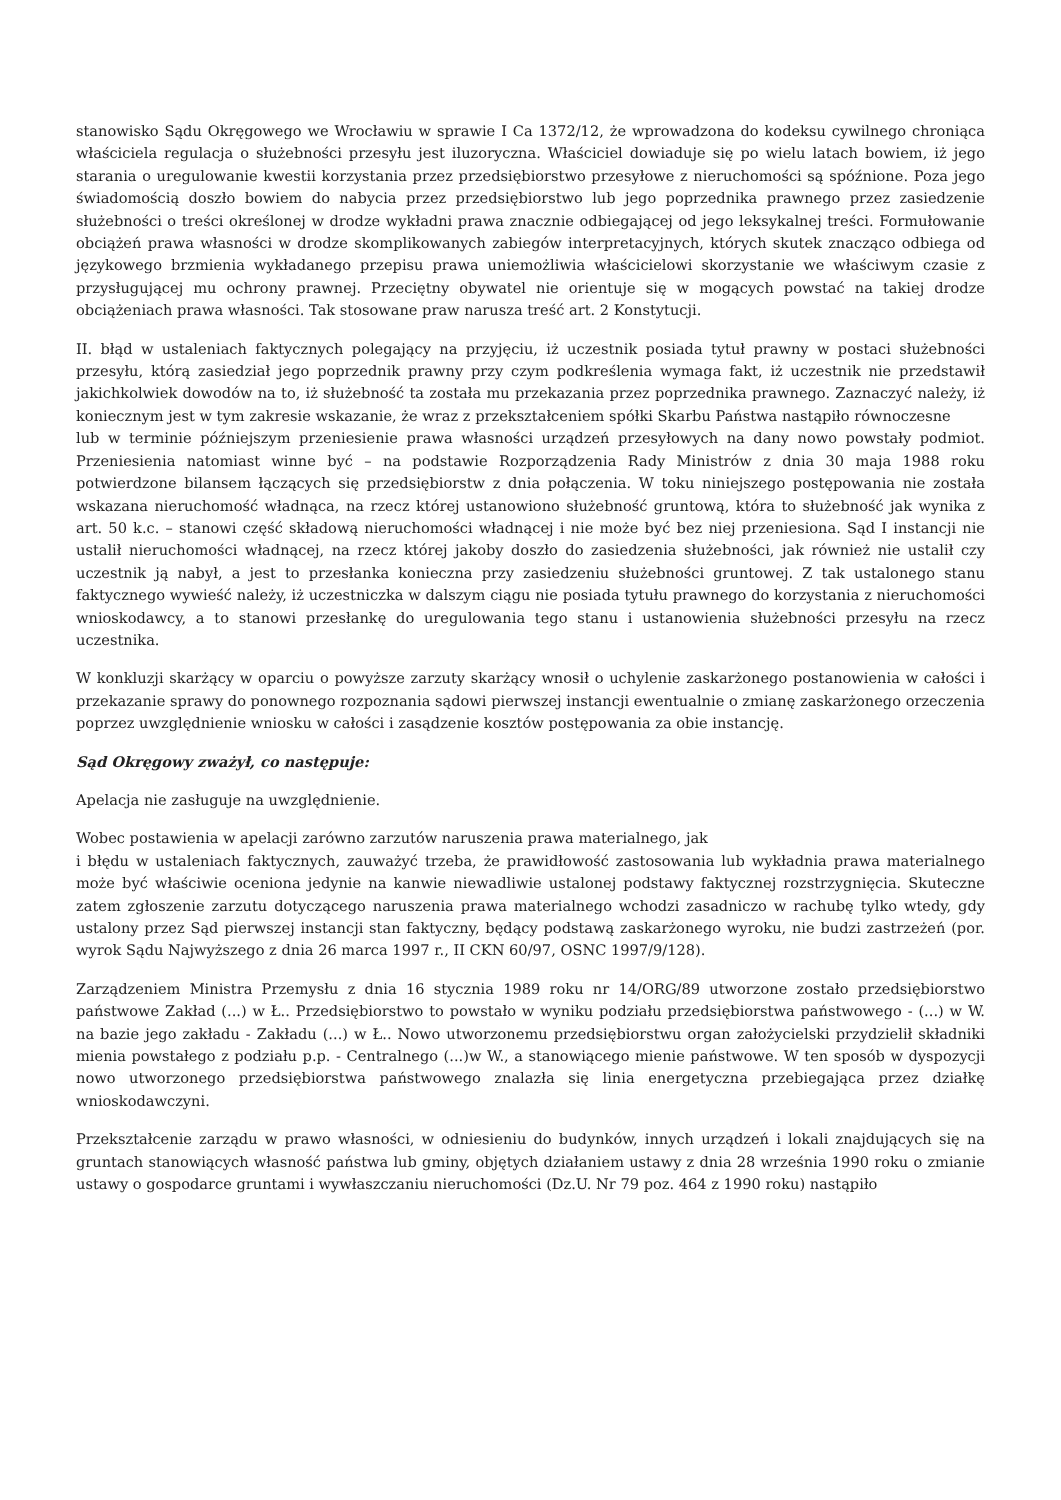stanowisko Sądu Okręgowego we Wrocławiu w sprawie I Ca 1372/12, że wprowadzona do kodeksu cywilnego chroniąca właściciela regulacja o służebności przesyłu jest iluzoryczna. Właściciel dowiaduje się po wielu latach bowiem, iż jego starania o uregulowanie kwestii korzystania przez przedsiębiorstwo przesyłowe z nieruchomości są spóźnione. Poza jego świadomością doszło bowiem do nabycia przez przedsiębiorstwo lub jego poprzednika prawnego przez zasiedzenie służebności o treści określonej w drodze wykładni prawa znacznie odbiegającej od jego leksykalnej treści. Formułowanie obciążeń prawa własności w drodze skomplikowanych zabiegów interpretacyjnych, których skutek znacząco odbiega od językowego brzmienia wykładanego przepisu prawa uniemożliwia właścicielowi skorzystanie we właściwym czasie z przysługującej mu ochrony prawnej. Przeciętny obywatel nie orientuje się w mogących powstać na takiej drodze obciążeniach prawa własności. Tak stosowane praw narusza treść art. 2 Konstytucji.
II. błąd w ustaleniach faktycznych polegający na przyjęciu, iż uczestnik posiada tytuł prawny w postaci służebności przesyłu, którą zasiedział jego poprzednik prawny przy czym podkreślenia wymaga fakt, iż uczestnik nie przedstawił jakichkolwiek dowodów na to, iż służebność ta została mu przekazania przez poprzednika prawnego. Zaznaczyć należy, iż koniecznym jest w tym zakresie wskazanie, że wraz z przekształceniem spółki Skarbu Państwa nastąpiło równoczesne
lub w terminie późniejszym przeniesienie prawa własności urządzeń przesyłowych na dany nowo powstały podmiot. Przeniesienia natomiast winne być – na podstawie Rozporządzenia Rady Ministrów z dnia 30 maja 1988 roku potwierdzone bilansem łączących się przedsiębiorstw z dnia połączenia. W toku niniejszego postępowania nie została wskazana nieruchomość władnąca, na rzecz której ustanowiono służebność gruntową, która to służebność jak wynika z art. 50 k.c. – stanowi część składową nieruchomości władnącej i nie może być bez niej przeniesiona. Sąd I instancji nie ustalił nieruchomości władnącej, na rzecz której jakoby doszło do zasiedzenia służebności, jak również nie ustalił czy uczestnik ją nabył, a jest to przesłanka konieczna przy zasiedzeniu służebności gruntowej. Z tak ustalonego stanu faktycznego wywieść należy, iż uczestniczka w dalszym ciągu nie posiada tytułu prawnego do korzystania z nieruchomości wnioskodawcy, a to stanowi przesłankę do uregulowania tego stanu i ustanowienia służebności przesyłu na rzecz uczestnika.
W konkluzji skarżący w oparciu o powyższe zarzuty skarżący wnosił o uchylenie zaskarżonego postanowienia w całości i przekazanie sprawy do ponownego rozpoznania sądowi pierwszej instancji ewentualnie o zmianę zaskarżonego orzeczenia poprzez uwzględnienie wniosku w całości i zasądzenie kosztów postępowania za obie instancję.
Sąd Okręgowy zważył, co następuje:
Apelacja nie zasługuje na uwzględnienie.
Wobec postawienia w apelacji zarówno zarzutów naruszenia prawa materialnego, jak
i błędu w ustaleniach faktycznych, zauważyć trzeba, że prawidłowość zastosowania lub wykładnia prawa materialnego może być właściwie oceniona jedynie na kanwie niewadliwie ustalonej podstawy faktycznej rozstrzygnięcia. Skuteczne zatem zgłoszenie zarzutu dotyczącego naruszenia prawa materialnego wchodzi zasadniczo w rachubę tylko wtedy, gdy ustalony przez Sąd pierwszej instancji stan faktyczny, będący podstawą zaskarżonego wyroku, nie budzi zastrzeżeń (por. wyrok Sądu Najwyższego z dnia 26 marca 1997 r., II CKN 60/97, OSNC 1997/9/128).
Zarządzeniem Ministra Przemysłu z dnia 16 stycznia 1989 roku nr 14/ORG/89 utworzone zostało przedsiębiorstwo państwowe Zakład (...) w Ł.. Przedsiębiorstwo to powstało w wyniku podziału przedsiębiorstwa państwowego - (...) w W. na bazie jego zakładu - Zakładu (...) w Ł.. Nowo utworzonemu przedsiębiorstwu organ założycielski przydzielił składniki mienia powstałego z podziału p.p. - Centralnego (...)w W., a stanowiącego mienie państwowe. W ten sposób w dyspozycji nowo utworzonego przedsiębiorstwa państwowego znalazła się linia energetyczna przebiegająca przez działkę wnioskodawczyni.
Przekształcenie zarządu w prawo własności, w odniesieniu do budynków, innych urządzeń i lokali znajdujących się na gruntach stanowiących własność państwa lub gminy, objętych działaniem ustawy z dnia 28 września 1990 roku o zmianie ustawy o gospodarce gruntami i wywłaszczaniu nieruchomości (Dz.U. Nr 79 poz. 464 z 1990 roku) nastąpiło